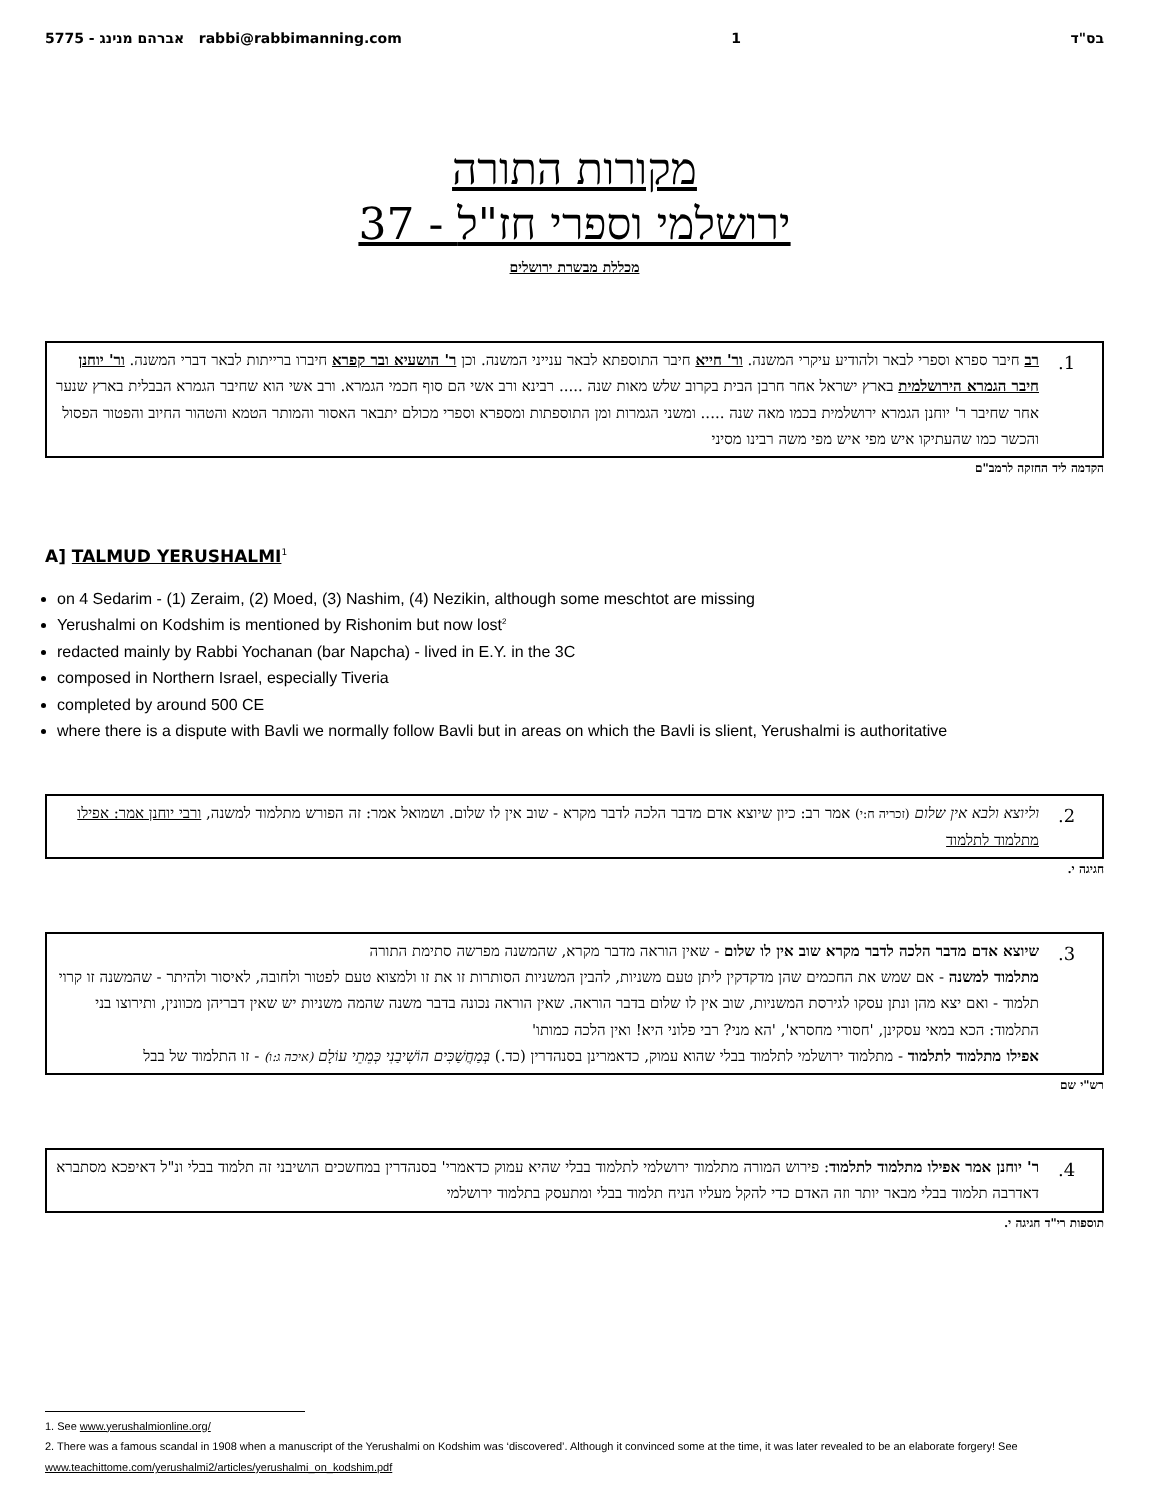5775 - אברהם מנינג rabbi@rabbimanning.com 1 בס"ד
מקורות התורה
37 - ירושלמי וספרי חז"ל
מכללת מבשרת ירושלים
1.
רב חיבר ספרא וספרי לבאר ולהודיע עיקרי המשנה. ור' חייא חיבר התוספתא לבאר ענייני המשנה. וכן ר' הושעיא ובר קפרא חיברו ברייתות לבאר דברי המשנה. ור' יוחנן חיבר הגמרא הירושלמית בארץ ישראל אחר חרבן הבית בקרוב שלש מאות שנה ..... רבינא ורב אשי הם סוף חכמי הגמרא. ורב אשי הוא שחיבר הגמרא הבבלית בארץ שנער אחר שחיבר ר' יוחנן הגמרא ירושלמית בכמו מאה שנה ..... ומשני הגמרות ומן התוספתות ומספרא וספרי מכולם יתבאר האסור והמותר הטמא והטהור החיוב והפטור הפסול והכשר כמו שהעתיקו איש מפי איש מפי משה רבינו מסיני
הקדמה ליד החזקה לרמב"ם
A] TALMUD YERUSHALMI<sup>1</sup>
on 4 Sedarim - (1) Zeraim, (2) Moed, (3) Nashim, (4) Nezikin, although some meschtot are missing
Yerushalmi on Kodshim is mentioned by Rishonim but now lost<sup>2</sup>
redacted mainly by Rabbi Yochanan (bar Napcha) - lived in E.Y. in the 3C
composed in Northern Israel, especially Tiveria
completed by around 500 CE
where there is a dispute with Bavli we normally follow Bavli but in areas on which the Bavli is slient, Yerushalmi is authoritative
2.
וליוצא ולבא אין שלום (זכריה ח:י) אמר רב: כיון שיוצא אדם מדבר הלכה לדבר מקרא - שוב אין לו שלום. ושמואל אמר: זה הפורש מתלמוד למשנה, ורבי יוחנן אמר: אפילו מתלמוד לתלמוד
חגיגה י.
3.
שיוצא אדם מדבר הלכה לדבר מקרא שוב אין לו שלום - שאין הוראה מדבר מקרא, שהמשנה מפרשה סתימת התורה
מתלמוד למשנה - אם שמש את החכמים שהן מדקדקין ליתן טעם משניות, להבין המשניות הסותרות זו את זו ולמצוא טעם לפטור ולחובה, לאיסור ולהיתר - שהמשנה זו קרוי תלמוד - ואם יצא מהן ונתן עסקו לגירסת המשניות, שוב אין לו שלום בדבר הוראה. שאין הוראה נכונה בדבר משנה שהמה משניות יש שאין דבריהן מכוונין, ותירוצו בני התלמוד: הכא במאי עסקינן, 'חסורי מחסרא', 'הא מני? רבי פלוני היא! ואין הלכה כמותו'
אפילו מתלמוד לתלמוד - מתלמוד ירושלמי לתלמוד בבלי שהוא עמוק, כדאמרינן בסנהדרין (כד.) בְּמַחֲשַׁכִּים הוֹשִׁיבַנִי כְּמֵתֵי עוֹלָם (איכה ג:ו) - זו התלמוד של בבל
רש"י שם
4.
ר' יוחנן אמר אפילו מתלמוד לתלמוד: פירוש המורה מתלמוד ירושלמי לתלמוד בבלי שהיא עמוק כדאמרי' בסנהדרין במחשכים הושיבני זה תלמוד בבלי ונ"ל דאיפכא מסתברא דאדרבה תלמוד בבלי מבאר יותר וזה האדם כדי להקל מעליו הניח תלמוד בבלי ומתעסק בתלמוד ירושלמי
תוספות רי"ד חגיגה י.
1. See www.yerushalmionline.org/
2. There was a famous scandal in 1908 when a manuscript of the Yerushalmi on Kodshim was ‘discovered’. Although it convinced some at the time, it was later revealed to be an elaborate forgery! See www.teachittome.com/yerushalmi2/articles/yerushalmi_on_kodshim.pdf